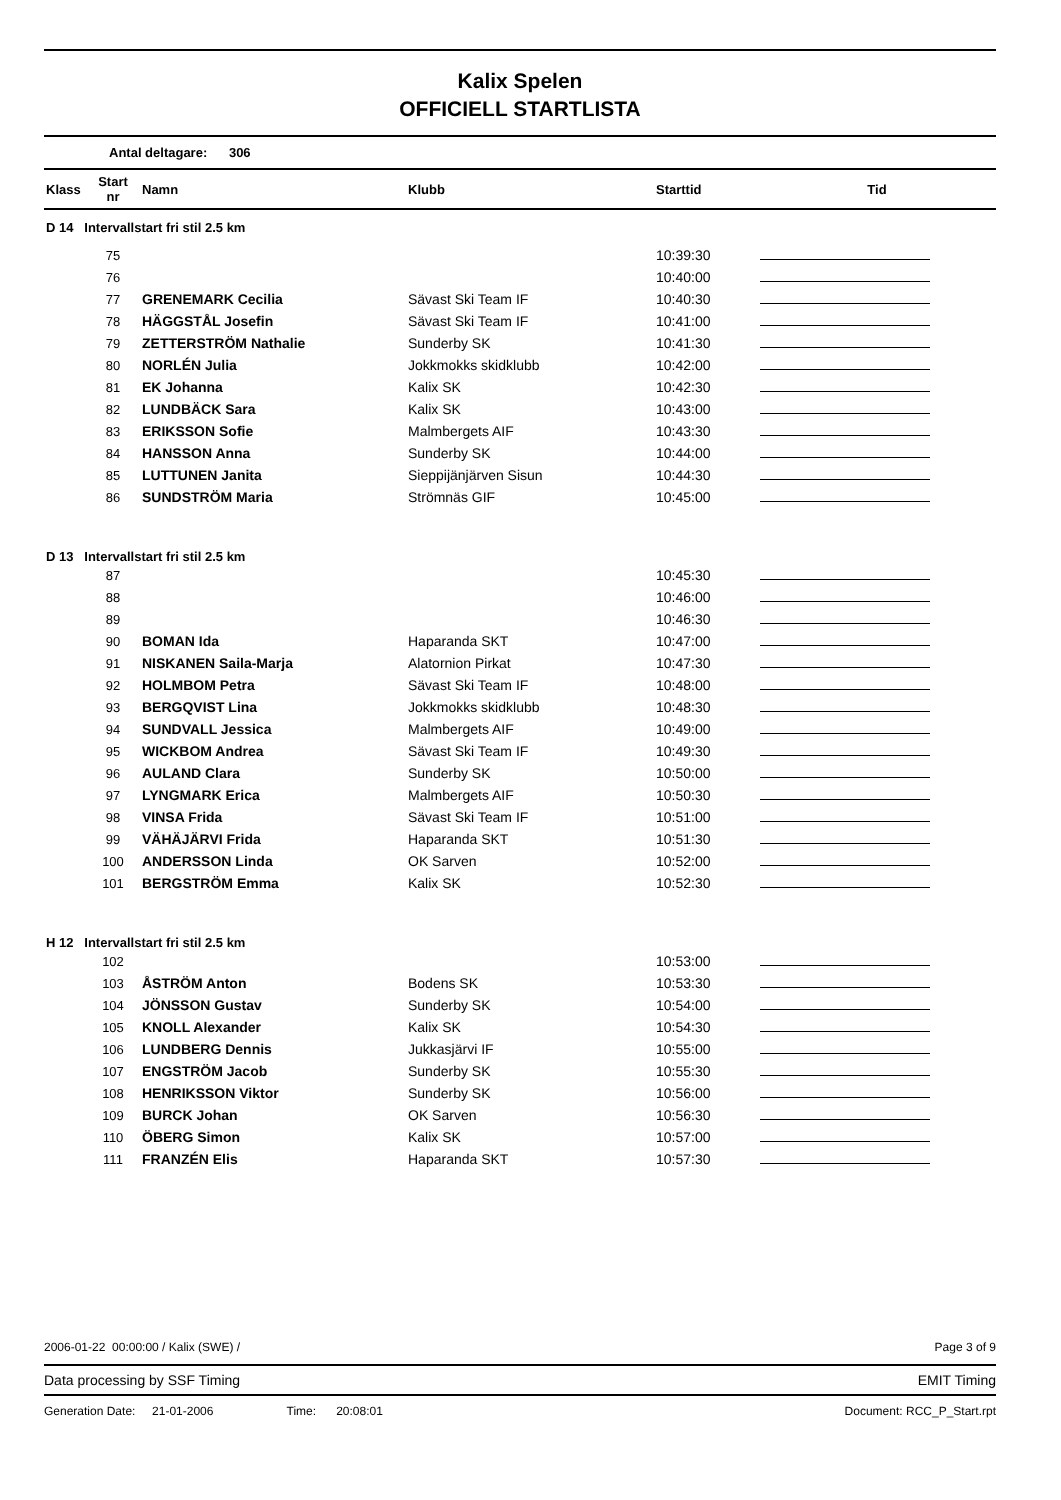Kalix Spelen
OFFICIELL STARTLISTA
Antal deltagare: 306
| Klass | Start nr | Namn | Klubb | Starttid | Tid |
| --- | --- | --- | --- | --- | --- |
| D 14 Intervallstart fri stil 2.5 km | | | | | |
| | 75 | | | 10:39:30 | |
| | 76 | | | 10:40:00 | |
| | 77 | GRENEMARK Cecilia | Sävast Ski Team IF | 10:40:30 | |
| | 78 | HÄGGSTÅL Josefin | Sävast Ski Team IF | 10:41:00 | |
| | 79 | ZETTERSTRÖM Nathalie | Sunderby SK | 10:41:30 | |
| | 80 | NORLÉN Julia | Jokkmokks skidklubb | 10:42:00 | |
| | 81 | EK Johanna | Kalix SK | 10:42:30 | |
| | 82 | LUNDBÄCK Sara | Kalix SK | 10:43:00 | |
| | 83 | ERIKSSON Sofie | Malmbergets AIF | 10:43:30 | |
| | 84 | HANSSON Anna | Sunderby SK | 10:44:00 | |
| | 85 | LUTTUNEN Janita | Sieppijänjärven Sisun | 10:44:30 | |
| | 86 | SUNDSTRÖM Maria | Strömnäs GIF | 10:45:00 | |
| D 13 Intervallstart fri stil 2.5 km | | | | | |
| | 87 | | | 10:45:30 | |
| | 88 | | | 10:46:00 | |
| | 89 | | | 10:46:30 | |
| | 90 | BOMAN Ida | Haparanda SKT | 10:47:00 | |
| | 91 | NISKANEN Saila-Marja | Alatornion Pirkat | 10:47:30 | |
| | 92 | HOLMBOM Petra | Sävast Ski Team IF | 10:48:00 | |
| | 93 | BERGQVIST Lina | Jokkmokks skidklubb | 10:48:30 | |
| | 94 | SUNDVALL Jessica | Malmbergets AIF | 10:49:00 | |
| | 95 | WICKBOM Andrea | Sävast Ski Team IF | 10:49:30 | |
| | 96 | AULAND Clara | Sunderby SK | 10:50:00 | |
| | 97 | LYNGMARK Erica | Malmbergets AIF | 10:50:30 | |
| | 98 | VINSA Frida | Sävast Ski Team IF | 10:51:00 | |
| | 99 | VÄHÄJÄRVI Frida | Haparanda SKT | 10:51:30 | |
| | 100 | ANDERSSON Linda | OK Sarven | 10:52:00 | |
| | 101 | BERGSTRÖM Emma | Kalix SK | 10:52:30 | |
| H 12 Intervallstart fri stil 2.5 km | | | | | |
| | 102 | | | 10:53:00 | |
| | 103 | ÅSTRÖM Anton | Bodens SK | 10:53:30 | |
| | 104 | JÖNSSON Gustav | Sunderby SK | 10:54:00 | |
| | 105 | KNOLL Alexander | Kalix SK | 10:54:30 | |
| | 106 | LUNDBERG Dennis | Jukkasjärvi IF | 10:55:00 | |
| | 107 | ENGSTRÖM Jacob | Sunderby SK | 10:55:30 | |
| | 108 | HENRIKSSON Viktor | Sunderby SK | 10:56:00 | |
| | 109 | BURCK Johan | OK Sarven | 10:56:30 | |
| | 110 | ÖBERG Simon | Kalix SK | 10:57:00 | |
| | 111 | FRANZÉN Elis | Haparanda SKT | 10:57:30 | |
2006-01-22 00:00:00 / Kalix (SWE) / Page 3 of 9
Data processing by SSF Timing EMIT Timing
Generation Date: 21-01-2006 Time: 20:08:01 Document: RCC_P_Start.rpt